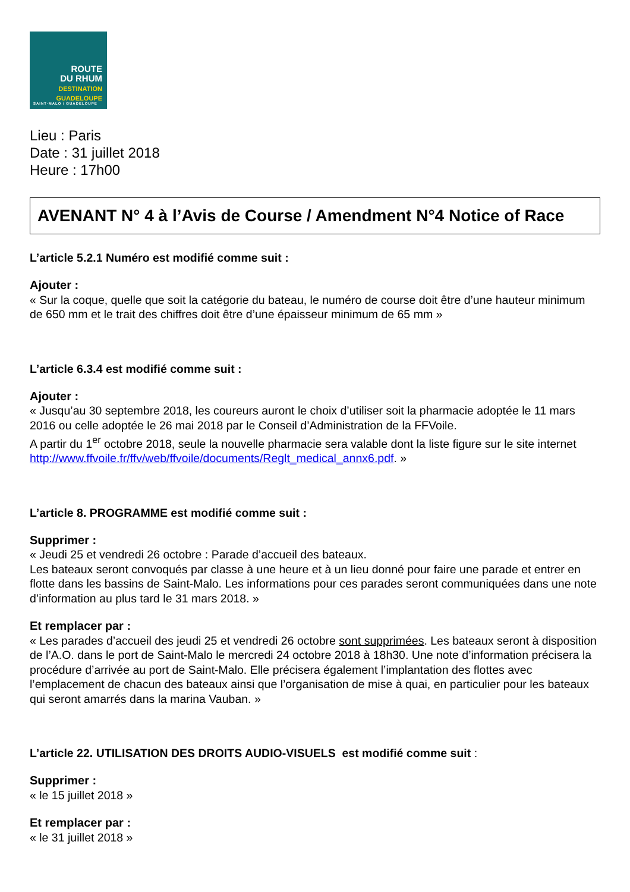ROUTE
DU RHUM
DESTINATION
GUADELOUPE
SAINT-MALO / GUADELOUPE
Lieu : Paris
Date : 31 juillet 2018
Heure : 17h00
AVENANT N° 4 à l’Avis de Course / Amendment N°4 Notice of Race
L’article 5.2.1 Numéro est modifié comme suit :
Ajouter :
« Sur la coque, quelle que soit la catégorie du bateau, le numéro de course doit être d’une hauteur minimum de 650 mm et le trait des chiffres doit être d’une épaisseur minimum de 65 mm »
L’article 6.3.4 est modifié comme suit :
Ajouter :
« Jusqu’au 30 septembre 2018, les coureurs auront le choix d’utiliser soit la pharmacie adoptée le 11 mars 2016 ou celle adoptée le 26 mai 2018 par le Conseil d’Administration de la FFVoile.
A partir du 1<sup>er</sup> octobre 2018, seule la nouvelle pharmacie sera valable dont la liste figure sur le site internet http://www.ffvoile.fr/ffv/web/ffvoile/documents/Reglt_medical_annx6.pdf. »
L’article 8. PROGRAMME est modifié comme suit :
Supprimer :
« Jeudi 25 et vendredi 26 octobre : Parade d’accueil des bateaux.
Les bateaux seront convoqués par classe à une heure et à un lieu donné pour faire une parade et entrer en flotte dans les bassins de Saint-Malo. Les informations pour ces parades seront communiquées dans une note d’information au plus tard le 31 mars 2018. »
Et remplacer par :
« Les parades d’accueil des jeudi 25 et vendredi 26 octobre sont supprimées. Les bateaux seront à disposition de l’A.O. dans le port de Saint-Malo le mercredi 24 octobre 2018 à 18h30. Une note d’information précisera la procédure d’arrivée au port de Saint-Malo. Elle précisera également l’implantation des flottes avec l’emplacement de chacun des bateaux ainsi que l’organisation de mise à quai, en particulier pour les bateaux qui seront amarrés dans la marina Vauban. »
L’article 22. UTILISATION DES DROITS AUDIO-VISUELS est modifié comme suit :
Supprimer :
« le 15 juillet 2018 »
Et remplacer par :
« le 31 juillet 2018 »